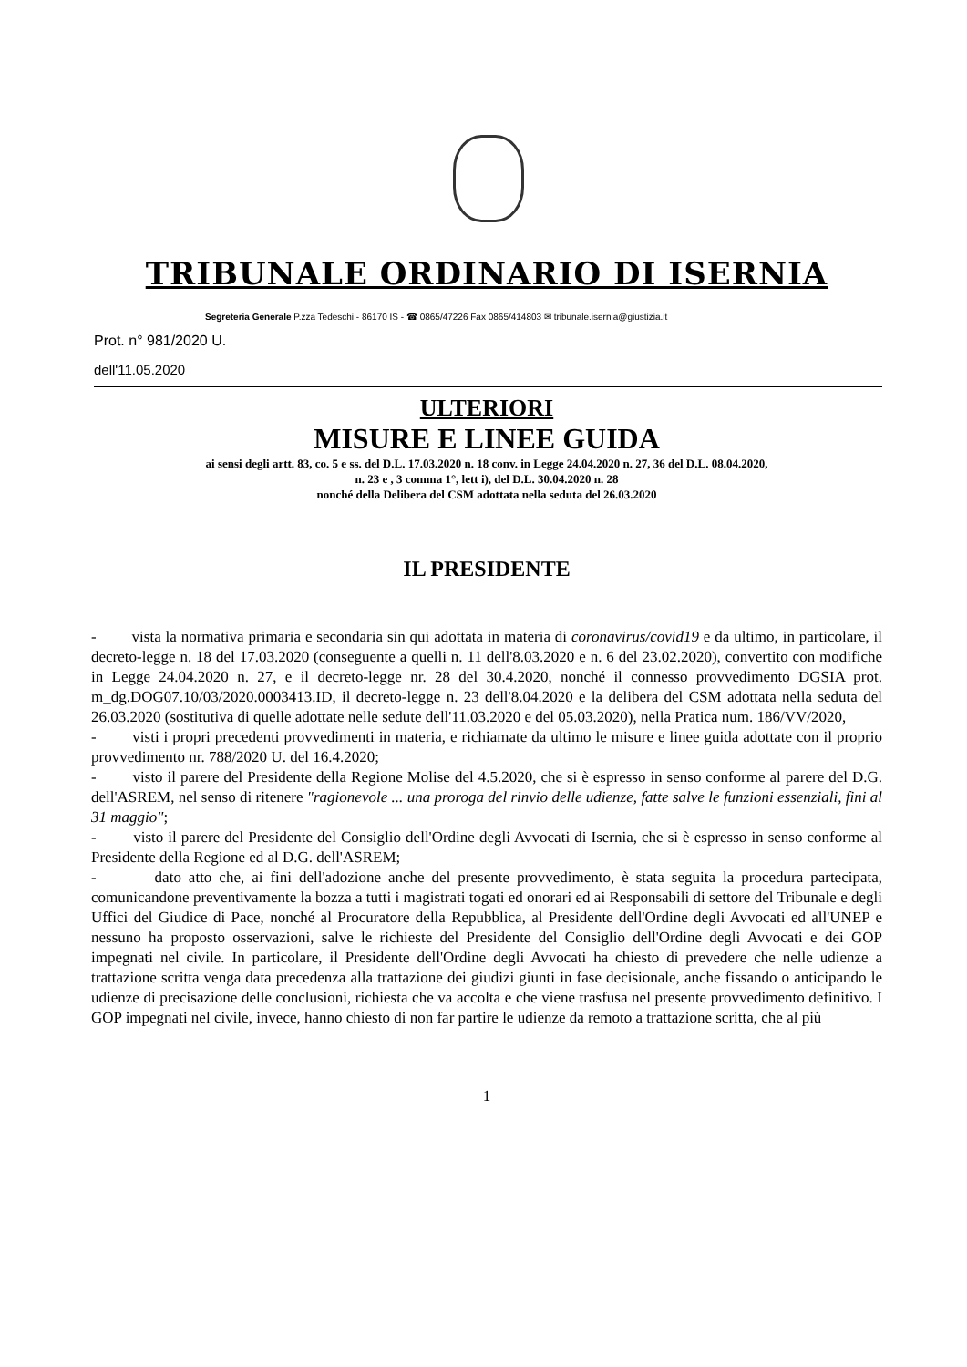TRIBUNALE ORDINARIO DI ISERNIA
Segreteria Generale P.zza Tedeschi - 86170 IS - ☎ 0865/47226 Fax 0865/414803 ✉ tribunale.isernia@giustizia.it
Prot. n° 981/2020 U.
dell'11.05.2020
ULTERIORI
MISURE E LINEE GUIDA
ai sensi degli artt. 83, co. 5 e ss. del D.L. 17.03.2020 n. 18 conv. in Legge 24.04.2020 n. 27, 36 del D.L. 08.04.2020,
n. 23 e , 3 comma 1°, lett i), del D.L. 30.04.2020 n. 28
nonché della Delibera del CSM adottata nella seduta del 26.03.2020
IL PRESIDENTE
- vista la normativa primaria e secondaria sin qui adottata in materia di coronavirus/covid19 e da ultimo, in particolare, il decreto-legge n. 18 del 17.03.2020 (conseguente a quelli n. 11 dell'8.03.2020 e n. 6 del 23.02.2020), convertito con modifiche in Legge 24.04.2020 n. 27, e il decreto-legge nr. 28 del 30.4.2020, nonché il connesso provvedimento DGSIA prot. m_dg.DOG07.10/03/2020.0003413.ID, il decreto-legge n. 23 dell'8.04.2020 e la delibera del CSM adottata nella seduta del 26.03.2020 (sostitutiva di quelle adottate nelle sedute dell'11.03.2020 e del 05.03.2020), nella Pratica num. 186/VV/2020,
- visti i propri precedenti provvedimenti in materia, e richiamate da ultimo le misure e linee guida adottate con il proprio provvedimento nr. 788/2020 U. del 16.4.2020;
- visto il parere del Presidente della Regione Molise del 4.5.2020, che si è espresso in senso conforme al parere del D.G. dell'ASREM, nel senso di ritenere "ragionevole ... una proroga del rinvio delle udienze, fatte salve le funzioni essenziali, fini al 31 maggio";
- visto il parere del Presidente del Consiglio dell'Ordine degli Avvocati di Isernia, che si è espresso in senso conforme al Presidente della Regione ed al D.G. dell'ASREM;
- dato atto che, ai fini dell'adozione anche del presente provvedimento, è stata seguita la procedura partecipata, comunicandone preventivamente la bozza a tutti i magistrati togati ed onorari ed ai Responsabili di settore del Tribunale e degli Uffici del Giudice di Pace, nonché al Procuratore della Repubblica, al Presidente dell'Ordine degli Avvocati ed all'UNEP e nessuno ha proposto osservazioni, salve le richieste del Presidente del Consiglio dell'Ordine degli Avvocati e dei GOP impegnati nel civile. In particolare, il Presidente dell'Ordine degli Avvocati ha chiesto di prevedere che nelle udienze a trattazione scritta venga data precedenza alla trattazione dei giudizi giunti in fase decisionale, anche fissando o anticipando le udienze di precisazione delle conclusioni, richiesta che va accolta e che viene trasfusa nel presente provvedimento definitivo. I GOP impegnati nel civile, invece, hanno chiesto di non far partire le udienze da remoto a trattazione scritta, che al più
1